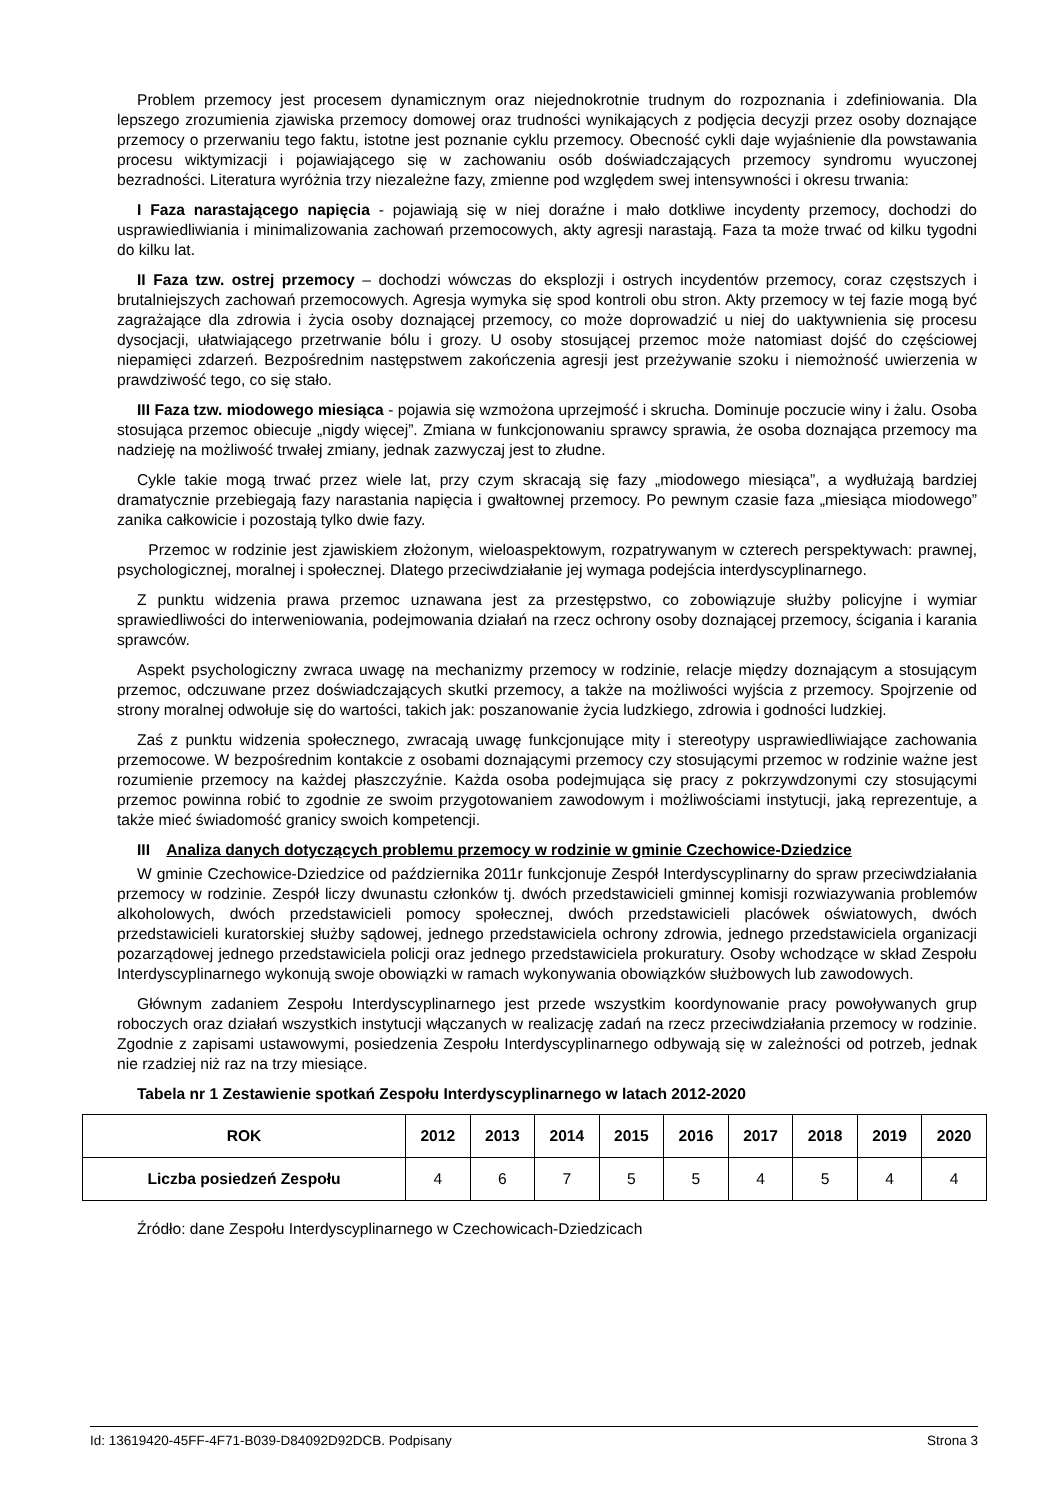Problem przemocy jest procesem dynamicznym oraz niejednokrotnie trudnym do rozpoznania i zdefiniowania. Dla lepszego zrozumienia zjawiska przemocy domowej oraz trudności wynikających z podjęcia decyzji przez osoby doznające przemocy o przerwaniu tego faktu, istotne jest poznanie cyklu przemocy. Obecność cykli daje wyjaśnienie dla powstawania procesu wiktymizacji i pojawiającego się w zachowaniu osób doświadczających przemocy syndromu wyuczonej bezradności. Literatura wyróżnia trzy niezależne fazy, zmienne pod względem swej intensywności i okresu trwania:
I Faza narastającego napięcia - pojawiają się w niej doraźne i mało dotkliwe incydenty przemocy, dochodzi do usprawiedliwiania i minimalizowania zachowań przemocowych, akty agresji narastają. Faza ta może trwać od kilku tygodni do kilku lat.
II Faza tzw. ostrej przemocy – dochodzi wówczas do eksplozji i ostrych incydentów przemocy, coraz częstszych i brutalniejszych zachowań przemocowych. Agresja wymyka się spod kontroli obu stron. Akty przemocy w tej fazie mogą być zagrażające dla zdrowia i życia osoby doznającej przemocy, co może doprowadzić u niej do uaktywnienia się procesu dysocjacji, ułatwiającego przetrwanie bólu i grozy. U osoby stosującej przemoc może natomiast dojść do częściowej niepamięci zdarzeń. Bezpośrednim następstwem zakończenia agresji jest przeżywanie szoku i niemożność uwierzenia w prawdziwość tego, co się stało.
III Faza tzw. miodowego miesiąca - pojawia się wzmożona uprzejmość i skrucha. Dominuje poczucie winy i żalu. Osoba stosująca przemoc obiecuje „nigdy więcej”. Zmiana w funkcjonowaniu sprawcy sprawia, że osoba doznająca przemocy ma nadzieję na możliwość trwałej zmiany, jednak zazwyczaj jest to złudne.
Cykle takie mogą trwać przez wiele lat, przy czym skracają się fazy „miodowego miesiąca”, a wydłużają bardziej dramatycznie przebiegają fazy narastania napięcia i gwałtownej przemocy. Po pewnym czasie faza „miesiąca miodowego” zanika całkowicie i pozostają tylko dwie fazy.
Przemoc w rodzinie jest zjawiskiem złożonym, wieloaspektowym, rozpatrywanym w czterech perspektywach: prawnej, psychologicznej, moralnej i społecznej. Dlatego przeciwdziałanie jej wymaga podejścia interdyscyplinarnego.
Z punktu widzenia prawa przemoc uznawana jest za przestępstwo, co zobowiązuje służby policyjne i wymiar sprawiedliwości do interweniowania, podejmowania działań na rzecz ochrony osoby doznającej przemocy, ścigania i karania sprawców.
Aspekt psychologiczny zwraca uwagę na mechanizmy przemocy w rodzinie, relacje między doznającym a stosującym przemoc, odczuwane przez doświadczających skutki przemocy, a także na możliwości wyjścia z przemocy. Spojrzenie od strony moralnej odwołuje się do wartości, takich jak: poszanowanie życia ludzkiego, zdrowia i godności ludzkiej.
Zaś z punktu widzenia społecznego, zwracają uwagę funkcjonujące mity i stereotypy usprawiedliwiające zachowania przemocowe. W bezpośrednim kontakcie z osobami doznającymi przemocy czy stosującymi przemoc w rodzinie ważne jest rozumienie przemocy na każdej płaszczyźnie. Każda osoba podejmująca się pracy z pokrzywdzonymi czy stosującymi przemoc powinna robić to zgodnie ze swoim przygotowaniem zawodowym i możliwościami instytucji, jaką reprezentuje, a także mieć świadomość granicy swoich kompetencji.
III Analiza danych dotyczących problemu przemocy w rodzinie w gminie Czechowice-Dziedzice
W gminie Czechowice-Dziedzice od października 2011r funkcjonuje Zespół Interdyscyplinarny do spraw przeciwdziałania przemocy w rodzinie. Zespół liczy dwunastu członków tj. dwóch przedstawicieli gminnej komisji rozwiazywania problemów alkoholowych, dwóch przedstawicieli pomocy społecznej, dwóch przedstawicieli placówek oświatowych, dwóch przedstawicieli kuratorskiej służby sądowej, jednego przedstawiciela ochrony zdrowia, jednego przedstawiciela organizacji pozarządowej jednego przedstawiciela policji oraz jednego przedstawiciela prokuratury. Osoby wchodzące w skład Zespołu Interdyscyplinarnego wykonują swoje obowiązki w ramach wykonywania obowiązków służbowych lub zawodowych.
Głównym zadaniem Zespołu Interdyscyplinarnego jest przede wszystkim koordynowanie pracy powoływanych grup roboczych oraz działań wszystkich instytucji włączanych w realizację zadań na rzecz przeciwdziałania przemocy w rodzinie. Zgodnie z zapisami ustawowymi, posiedzenia Zespołu Interdyscyplinarnego odbywają się w zależności od potrzeb, jednak nie rzadziej niż raz na trzy miesiące.
Tabela nr 1 Zestawienie spotkań Zespołu Interdyscyplinarnego w latach 2012-2020
| ROK | 2012 | 2013 | 2014 | 2015 | 2016 | 2017 | 2018 | 2019 | 2020 |
| --- | --- | --- | --- | --- | --- | --- | --- | --- | --- |
| Liczba posiedzeń Zespołu | 4 | 6 | 7 | 5 | 5 | 4 | 5 | 4 | 4 |
Źródło: dane Zespołu Interdyscyplinarnego w Czechowicach-Dziedzicach
Id: 13619420-45FF-4F71-B039-D84092D92DCB. Podpisany Strona 3